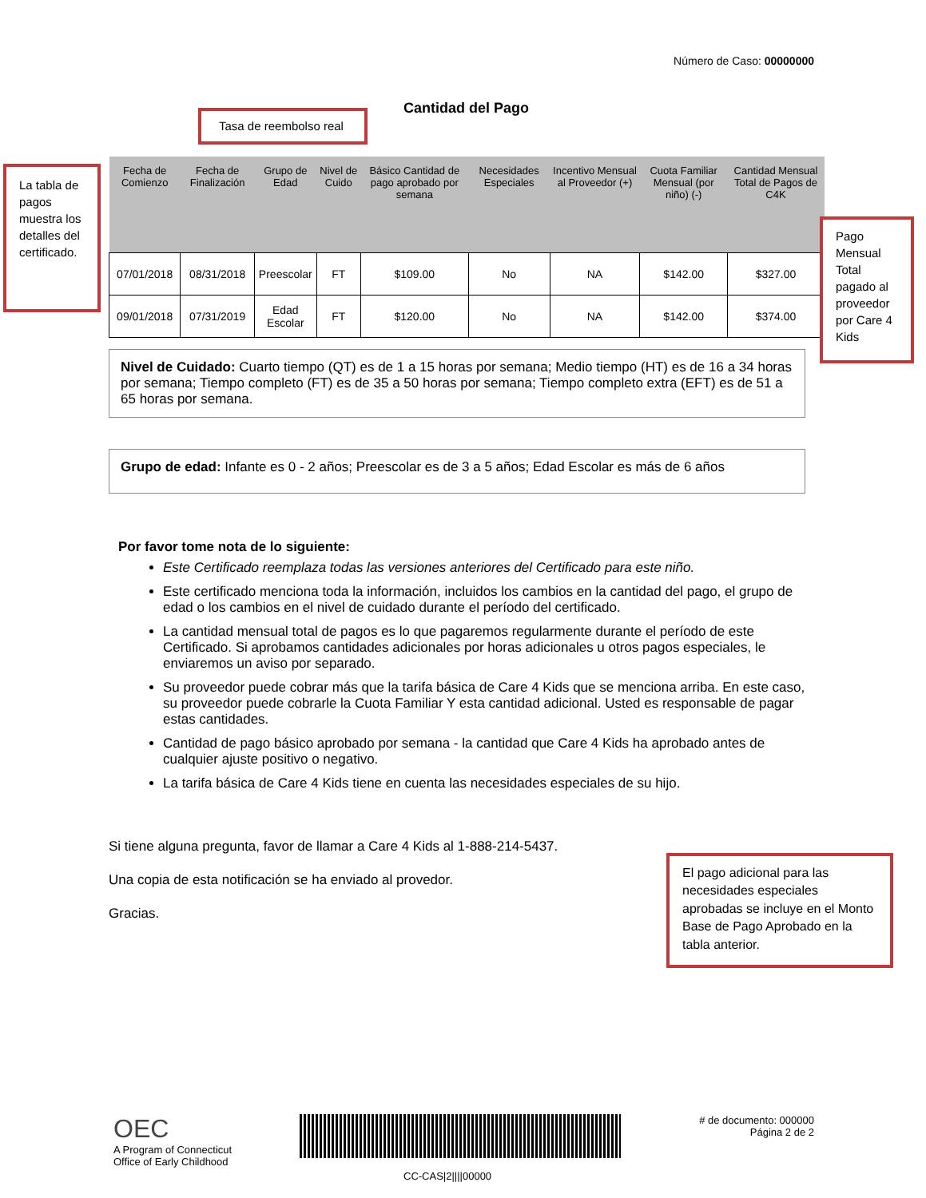Número de Caso: 00000000
Cantidad del Pago
Tasa de reembolso real
La tabla de pagos muestra los detalles del certificado.
| Fecha de Comienzo | Fecha de Finalización | Grupo de Edad | Nivel de Cuido | Básico Cantidad de pago aprobado por semana | Necesidades Especiales | Incentivo Mensual al Proveedor (+) | Cuota Familiar Mensual (por niño) (-) | Cantidad Mensual Total de Pagos de C4K |
| --- | --- | --- | --- | --- | --- | --- | --- | --- |
| 07/01/2018 | 08/31/2018 | Preescolar | FT | $109.00 | No | NA | $142.00 | $327.00 |
| 09/01/2018 | 07/31/2019 | Edad Escolar | FT | $120.00 | No | NA | $142.00 | $374.00 |
Pago Mensual Total pagado al proveedor por Care 4 Kids
Nivel de Cuidado: Cuarto tiempo (QT) es de 1 a 15 horas por semana; Medio tiempo (HT) es de 16 a 34 horas por semana; Tiempo completo (FT) es de 35 a 50 horas por semana; Tiempo completo extra (EFT) es de 51 a 65 horas por semana.
Grupo de edad: Infante es 0 - 2 años; Preescolar es de 3 a 5 años; Edad Escolar es más de 6 años
Por favor tome nota de lo siguiente:
Este Certificado reemplaza todas las versiones anteriores del Certificado para este niño.
Este certificado menciona toda la información, incluidos los cambios en la cantidad del pago, el grupo de edad o los cambios en el nivel de cuidado durante el período del certificado.
La cantidad mensual total de pagos es lo que pagaremos regularmente durante el período de este Certificado. Si aprobamos cantidades adicionales por horas adicionales u otros pagos especiales, le enviaremos un aviso por separado.
Su proveedor puede cobrar más que la tarifa básica de Care 4 Kids que se menciona arriba. En este caso, su proveedor puede cobrarle la Cuota Familiar Y esta cantidad adicional. Usted es responsable de pagar estas cantidades.
Cantidad de pago básico aprobado por semana - la cantidad que Care 4 Kids ha aprobado antes de cualquier ajuste positivo o negativo.
La tarifa básica de Care 4 Kids tiene en cuenta las necesidades especiales de su hijo.
Si tiene alguna pregunta, favor de llamar a Care 4 Kids al 1-888-214-5437.
Una copia de esta notificación se ha enviado al provedor.
Gracias.
El pago adicional para las necesidades especiales aprobadas se incluye en el Monto Base de Pago Aprobado en la tabla anterior.
OEC
A Program of Connecticut
Office of Early Childhood
CC-CAS|2||||00000
# de documento: 000000
Página 2 de 2